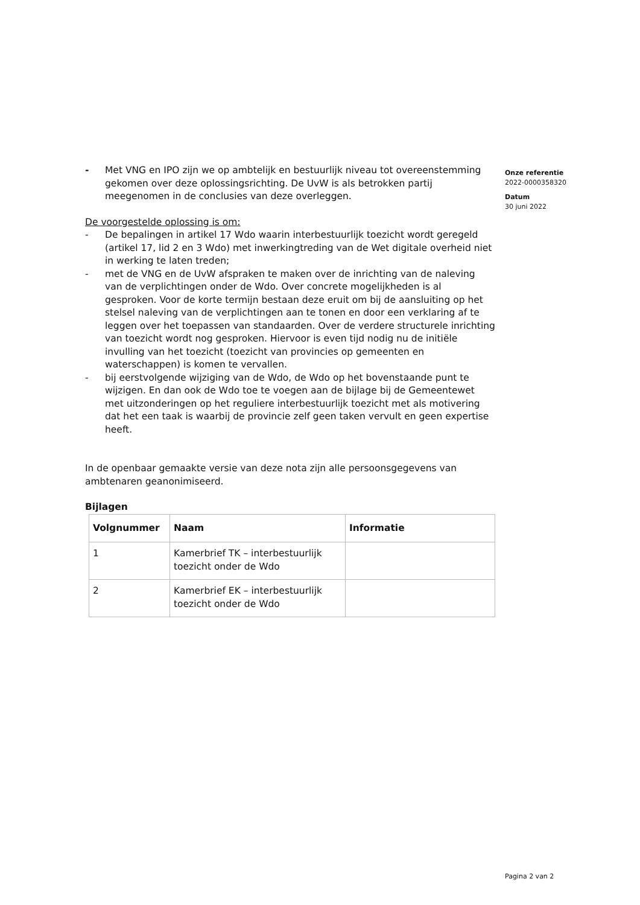- Met VNG en IPO zijn we op ambtelijk en bestuurlijk niveau tot overeenstemming gekomen over deze oplossingsrichting. De UvW is als betrokken partij meegenomen in de conclusies van deze overleggen.
De voorgestelde oplossing is om:
- De bepalingen in artikel 17 Wdo waarin interbestuurlijk toezicht wordt geregeld (artikel 17, lid 2 en 3 Wdo) met inwerkingtreding van de Wet digitale overheid niet in werking te laten treden;
- met de VNG en de UvW afspraken te maken over de inrichting van de naleving van de verplichtingen onder de Wdo. Over concrete mogelijkheden is al gesproken. Voor de korte termijn bestaan deze eruit om bij de aansluiting op het stelsel naleving van de verplichtingen aan te tonen en door een verklaring af te leggen over het toepassen van standaarden. Over de verdere structurele inrichting van toezicht wordt nog gesproken. Hiervoor is even tijd nodig nu de initiële invulling van het toezicht (toezicht van provincies op gemeenten en waterschappen) is komen te vervallen.
- bij eerstvolgende wijziging van de Wdo, de Wdo op het bovenstaande punt te wijzigen. En dan ook de Wdo toe te voegen aan de bijlage bij de Gemeentewet met uitzonderingen op het reguliere interbestuurlijk toezicht met als motivering dat het een taak is waarbij de provincie zelf geen taken vervult en geen expertise heeft.
In de openbaar gemaakte versie van deze nota zijn alle persoonsgegevens van ambtenaren geanonimiseerd.
Bijlagen
| Volgnummer | Naam | Informatie |
| --- | --- | --- |
| 1 | Kamerbrief TK – interbestuurlijk toezicht onder de Wdo | |
| 2 | Kamerbrief EK – interbestuurlijk toezicht onder de Wdo | |
Onze referentie
2022-0000358320
Datum
30 juni 2022
Pagina 2 van 2